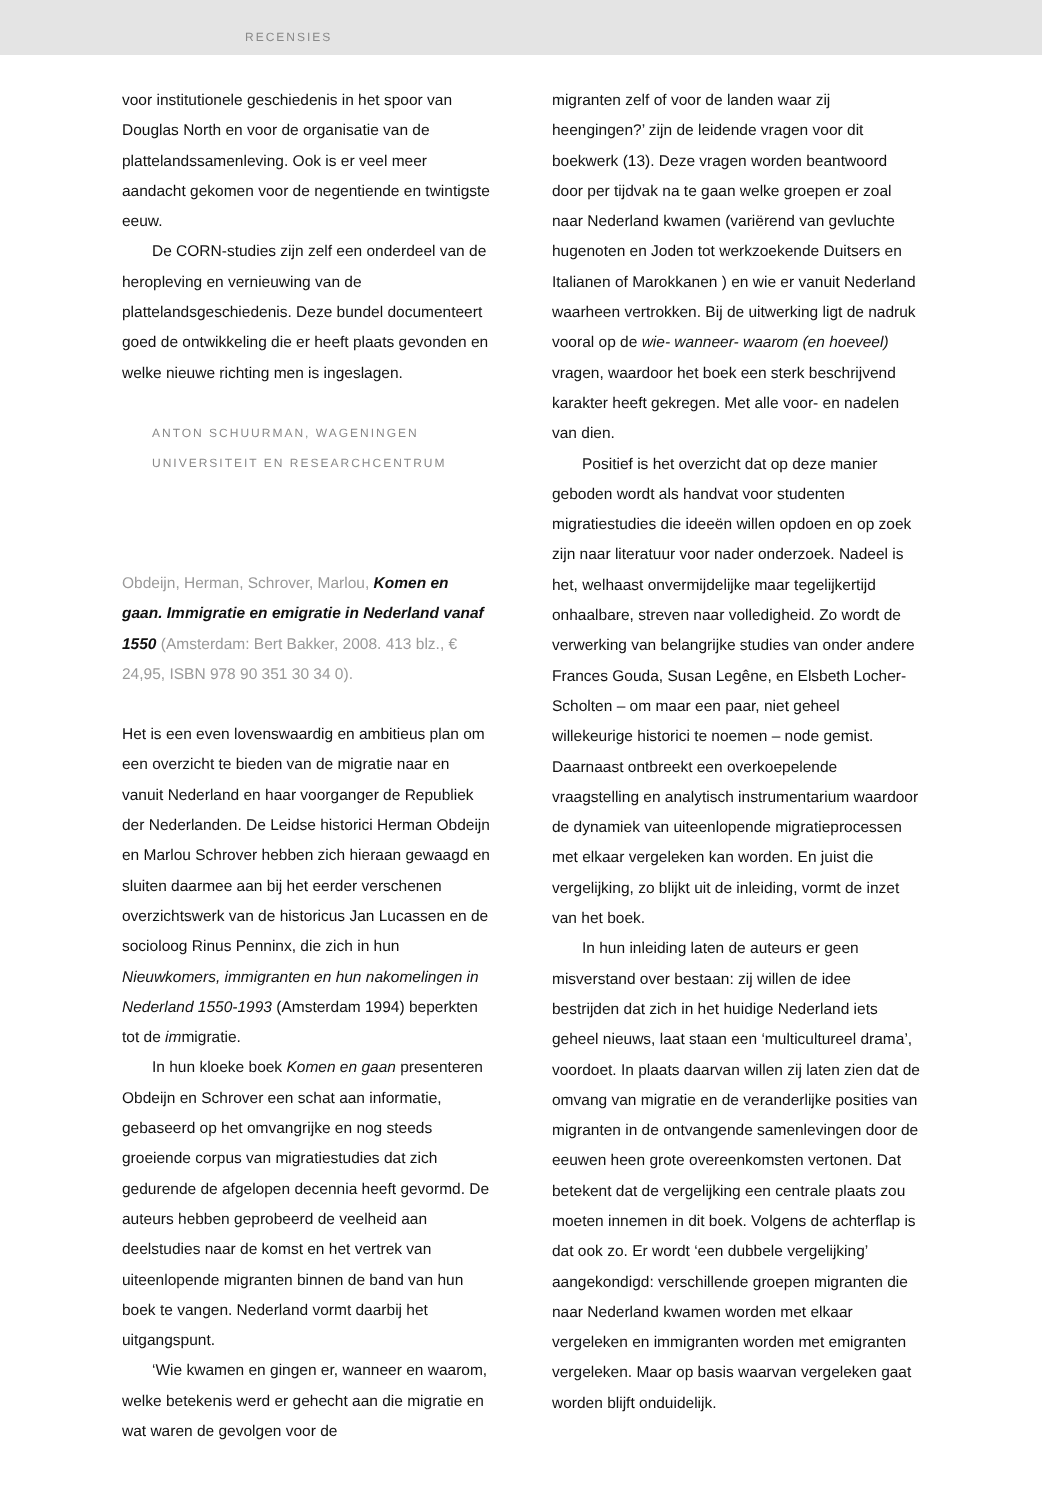RECENSIES
voor institutionele geschiedenis in het spoor van Douglas North en voor de organisatie van de plattelandssamenleving. Ook is er veel meer aandacht gekomen voor de negentiende en twintigste eeuw.
De CORN-studies zijn zelf een onderdeel van de heropleving en vernieuwing van de plattelandsgeschiedenis. Deze bundel documenteert goed de ontwikkeling die er heeft plaats gevonden en welke nieuwe richting men is ingeslagen.
ANTON SCHUURMAN, WAGENINGEN
UNIVERSITEIT EN RESEARCHCENTRUM
Obdeijn, Herman, Schrover, Marlou, Komen en gaan. Immigratie en emigratie in Nederland vanaf 1550 (Amsterdam: Bert Bakker, 2008. 413 blz., € 24,95, ISBN 978 90 351 30 34 0).
Het is een even lovenswaardig en ambitieus plan om een overzicht te bieden van de migratie naar en vanuit Nederland en haar voorganger de Republiek der Nederlanden. De Leidse historici Herman Obdeijn en Marlou Schrover hebben zich hieraan gewaagd en sluiten daarmee aan bij het eerder verschenen overzichtswerk van de historicus Jan Lucassen en de socioloog Rinus Penninx, die zich in hun Nieuwkomers, immigranten en hun nakomelingen in Nederland 1550-1993 (Amsterdam 1994) beperkten tot de immigratie.
In hun kloeke boek Komen en gaan presenteren Obdeijn en Schrover een schat aan informatie, gebaseerd op het omvangrijke en nog steeds groeiende corpus van migratiestudies dat zich gedurende de afgelopen decennia heeft gevormd. De auteurs hebben geprobeerd de veelheid aan deelstudies naar de komst en het vertrek van uiteenlopende migranten binnen de band van hun boek te vangen. Nederland vormt daarbij het uitgangspunt.
‘Wie kwamen en gingen er, wanneer en waarom, welke betekenis werd er gehecht aan die migratie en wat waren de gevolgen voor de
migranten zelf of voor de landen waar zij heengingen?’ zijn de leidende vragen voor dit boekwerk (13). Deze vragen worden beantwoord door per tijdvak na te gaan welke groepen er zoal naar Nederland kwamen (variërend van gevluchte hugenoten en Joden tot werkzoekende Duitsers en Italianen of Marokkanen ) en wie er vanuit Nederland waarheen vertrokken. Bij de uitwerking ligt de nadruk vooral op de wie- wanneer- waarom (en hoeveel) vragen, waardoor het boek een sterk beschrijvend karakter heeft gekregen. Met alle voor- en nadelen van dien.
Positief is het overzicht dat op deze manier geboden wordt als handvat voor studenten migratiestudies die ideeën willen opdoen en op zoek zijn naar literatuur voor nader onderzoek. Nadeel is het, welhaast onvermijdelijke maar tegelijkertijd onhaalbare, streven naar volledigheid. Zo wordt de verwerking van belangrijke studies van onder andere Frances Gouda, Susan Legêne, en Elsbeth Locher-Scholten – om maar een paar, niet geheel willekeurige historici te noemen – node gemist. Daarnaast ontbreekt een overkoepelende vraagstelling en analytisch instrumentarium waardoor de dynamiek van uiteenlopende migratieprocessen met elkaar vergeleken kan worden. En juist die vergelijking, zo blijkt uit de inleiding, vormt de inzet van het boek.
In hun inleiding laten de auteurs er geen misverstand over bestaan: zij willen de idee bestrijden dat zich in het huidige Nederland iets geheel nieuws, laat staan een ‘multicultureel drama’, voordoet. In plaats daarvan willen zij laten zien dat de omvang van migratie en de veranderlijke posities van migranten in de ontvangende samenlevingen door de eeuwen heen grote overeenkomsten vertonen. Dat betekent dat de vergelijking een centrale plaats zou moeten innemen in dit boek. Volgens de achterflap is dat ook zo. Er wordt ‘een dubbele vergelijking’ aangekondigd: verschillende groepen migranten die naar Nederland kwamen worden met elkaar vergeleken en immigranten worden met emigranten vergeleken. Maar op basis waarvan vergeleken gaat worden blijft onduidelijk.